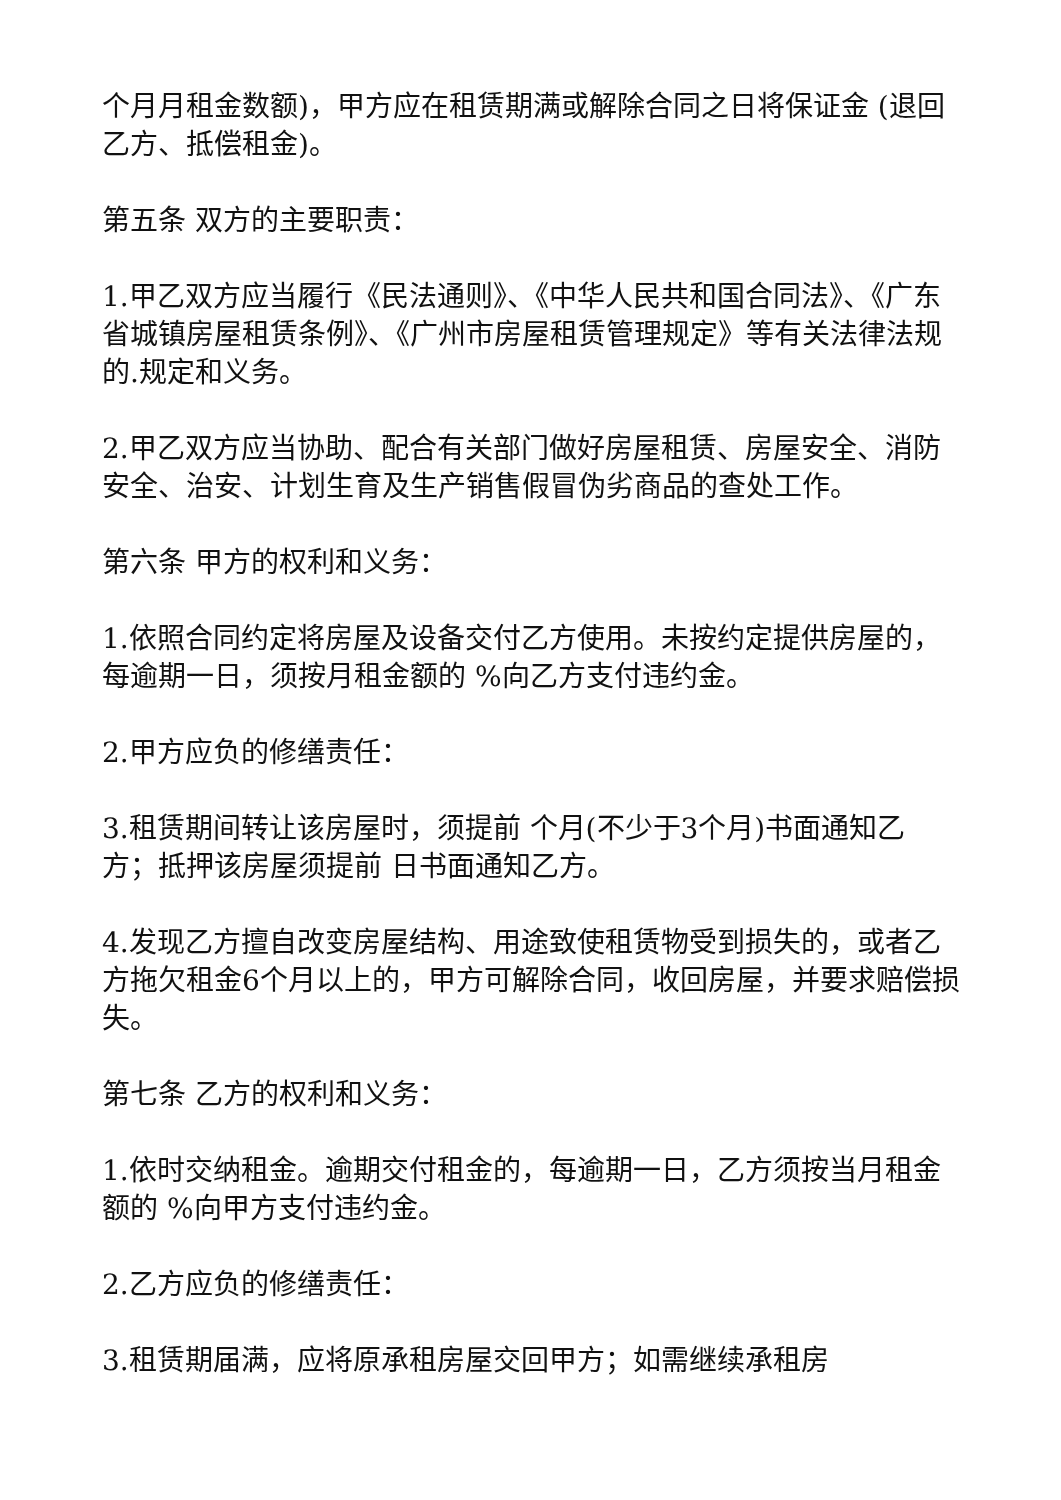个月月租金数额)，甲方应在租赁期满或解除合同之日将保证金 (退回乙方、抵偿租金)。
第五条 双方的主要职责：
1.甲乙双方应当履行《民法通则》、《中华人民共和国合同法》、《广东省城镇房屋租赁条例》、《广州市房屋租赁管理规定》等有关法律法规的.规定和义务。
2.甲乙双方应当协助、配合有关部门做好房屋租赁、房屋安全、消防安全、治安、计划生育及生产销售假冒伪劣商品的查处工作。
第六条 甲方的权利和义务：
1.依照合同约定将房屋及设备交付乙方使用。未按约定提供房屋的，每逾期一日，须按月租金额的 %向乙方支付违约金。
2.甲方应负的修缮责任：
3.租赁期间转让该房屋时，须提前 个月(不少于3个月)书面通知乙方；抵押该房屋须提前 日书面通知乙方。
4.发现乙方擅自改变房屋结构、用途致使租赁物受到损失的，或者乙方拖欠租金6个月以上的，甲方可解除合同，收回房屋，并要求赔偿损失。
第七条 乙方的权利和义务：
1.依时交纳租金。逾期交付租金的，每逾期一日，乙方须按当月租金额的 %向甲方支付违约金。
2.乙方应负的修缮责任：
3.租赁期届满，应将原承租房屋交回甲方；如需继续承租房